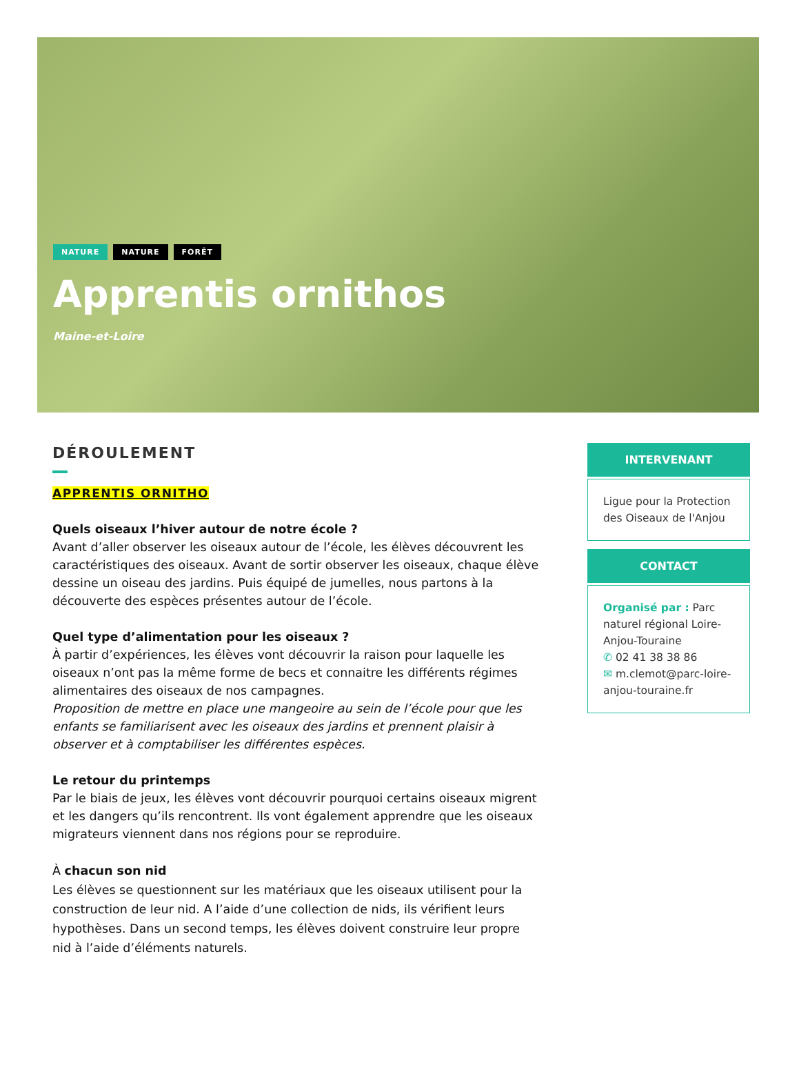NATURE NATURE FORÊT
Apprentis ornithos
Maine-et-Loire
DÉROULEMENT
APPRENTIS ORNITHO
Quels oiseaux l’hiver autour de notre école ?
Avant d’aller observer les oiseaux autour de l’école, les élèves découvrent les caractéristiques des oiseaux. Avant de sortir observer les oiseaux, chaque élève dessine un oiseau des jardins. Puis équipé de jumelles, nous partons à la découverte des espèces présentes autour de l’école.
Quel type d’alimentation pour les oiseaux ?
À partir d’expériences, les élèves vont découvrir la raison pour laquelle les oiseaux n’ont pas la même forme de becs et connaitre les différents régimes alimentaires des oiseaux de nos campagnes.
Proposition de mettre en place une mangeoire au sein de l’école pour que les enfants se familiarisent avec les oiseaux des jardins et prennent plaisir à observer et à comptabiliser les différentes espèces.
Le retour du printemps
Par le biais de jeux, les élèves vont découvrir pourquoi certains oiseaux migrent et les dangers qu’ils rencontrent. Ils vont également apprendre que les oiseaux migrateurs viennent dans nos régions pour se reproduire.
À chacun son nid
Les élèves se questionnent sur les matériaux que les oiseaux utilisent pour la construction de leur nid. A l’aide d’une collection de nids, ils vérifient leurs hypothèses. Dans un second temps, les élèves doivent construire leur propre nid à l’aide d’éléments naturels.
INTERVENANT
Ligue pour la Protection des Oiseaux de l'Anjou
CONTACT
Organisé par : Parc naturel régional Loire-Anjou-Touraine
✆ 02 41 38 38 86
✉ m.clemot@parc-loire-anjou-touraine.fr